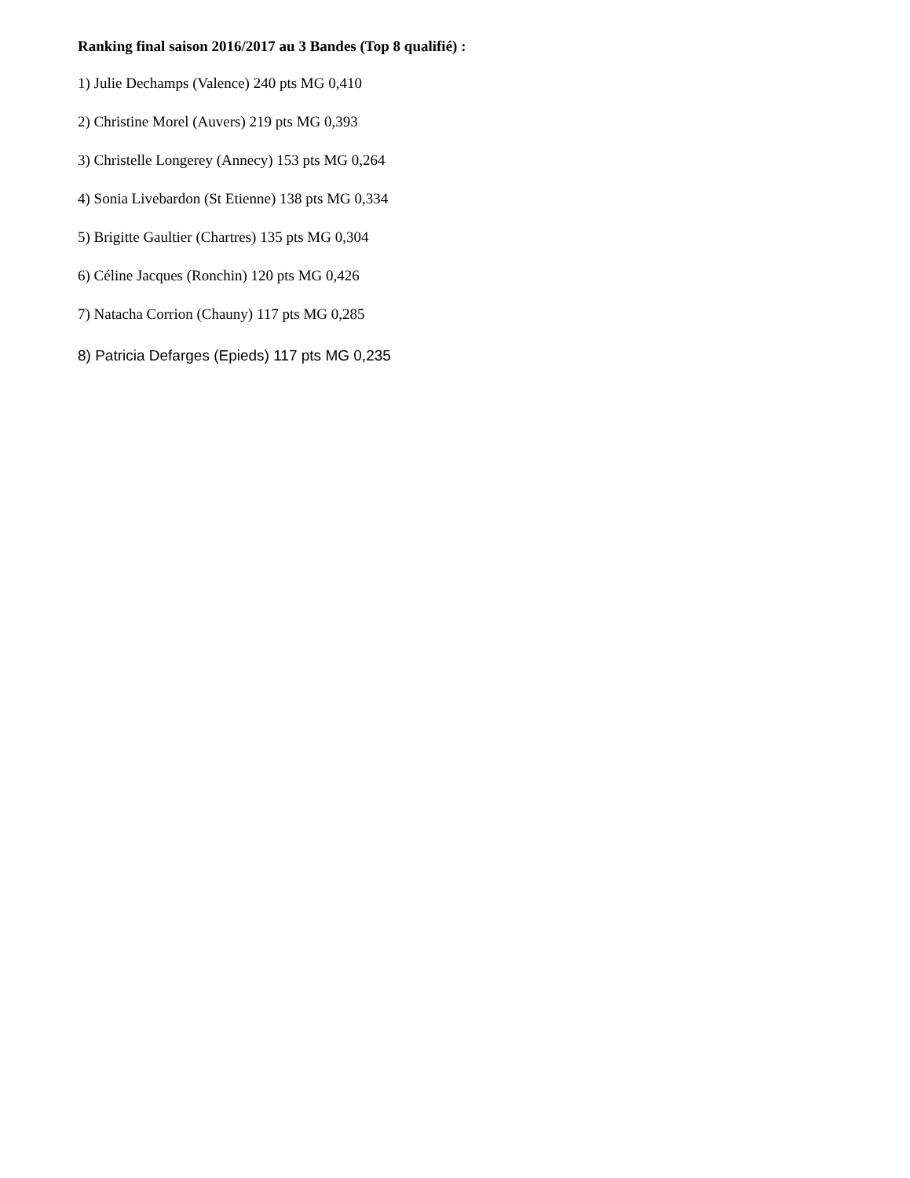Ranking final saison 2016/2017 au 3 Bandes (Top 8 qualifié) :
1) Julie Dechamps (Valence) 240 pts MG 0,410
2) Christine Morel (Auvers) 219 pts MG 0,393
3) Christelle Longerey (Annecy) 153 pts MG 0,264
4) Sonia Livebardon (St Etienne) 138 pts MG 0,334
5) Brigitte Gaultier (Chartres) 135 pts MG 0,304
6) Céline Jacques (Ronchin) 120 pts MG 0,426
7) Natacha Corrion (Chauny) 117 pts MG 0,285
8) Patricia Defarges (Epieds) 117 pts MG 0,235